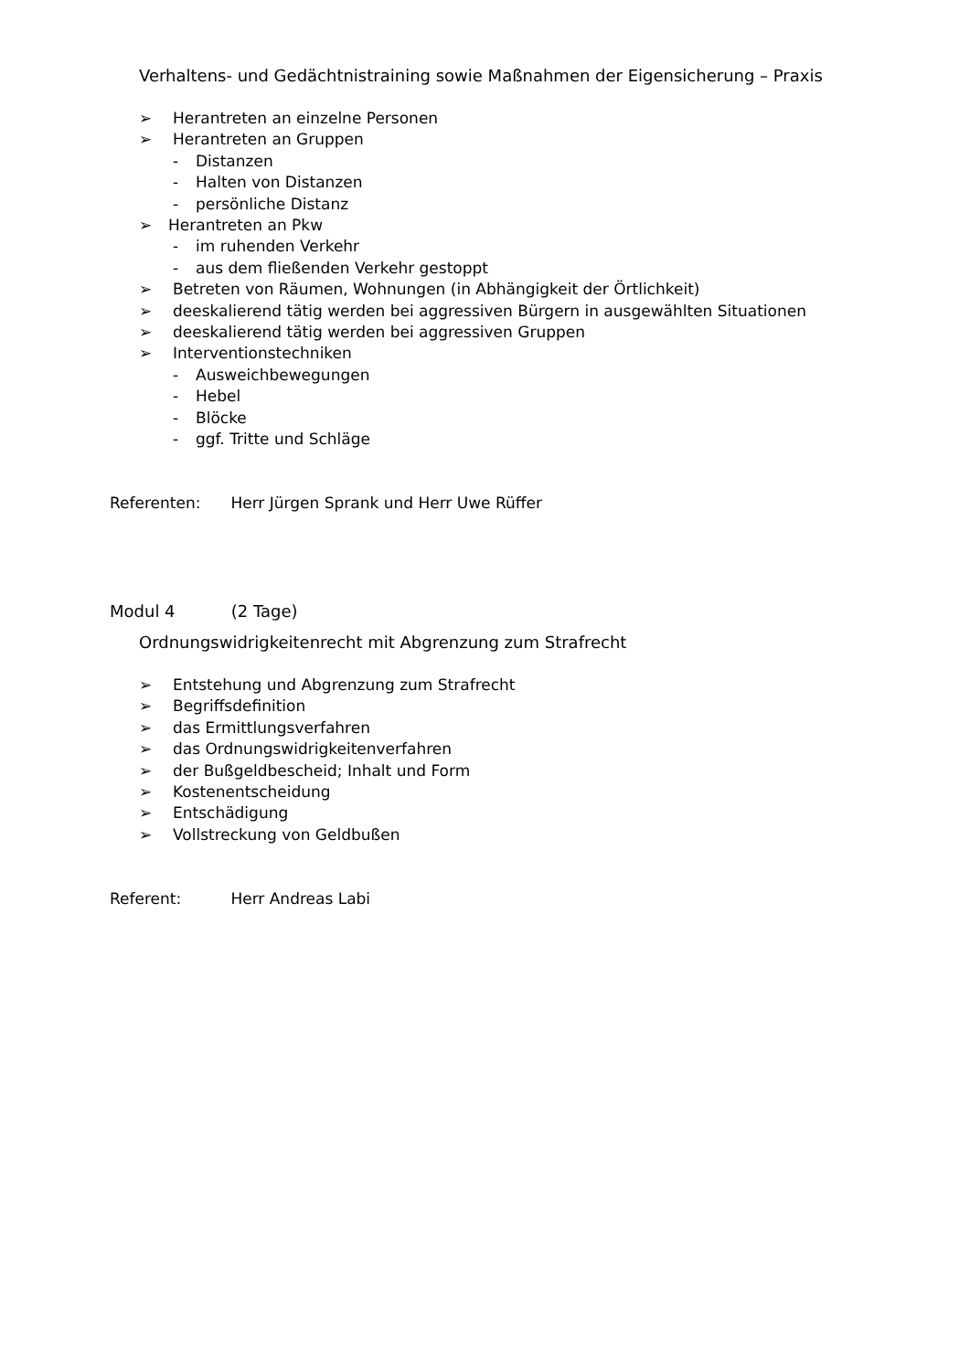Verhaltens- und Gedächtnistraining sowie Maßnahmen der Eigensicherung – Praxis
➢ Herantreten an einzelne Personen
➢ Herantreten an Gruppen
- Distanzen
- Halten von Distanzen
- persönliche Distanz
➢ Herantreten an Pkw
- im ruhenden Verkehr
- aus dem fließenden Verkehr gestoppt
➢ Betreten von Räumen, Wohnungen (in Abhängigkeit der Örtlichkeit)
➢ deeskalierend tätig werden bei aggressiven Bürgern in ausgewählten Situationen
➢ deeskalierend tätig werden bei aggressiven Gruppen
➢ Interventionstechniken
- Ausweichbewegungen
- Hebel
- Blöcke
- ggf. Tritte und Schläge
Referenten: Herr Jürgen Sprank und Herr Uwe Rüffer
Modul 4 (2 Tage)
Ordnungswidrigkeitenrecht mit Abgrenzung zum Strafrecht
➢ Entstehung und Abgrenzung zum Strafrecht
➢ Begriffsdefinition
➢ das Ermittlungsverfahren
➢ das Ordnungswidrigkeitenverfahren
➢ der Bußgeldbescheid; Inhalt und Form
➢ Kostenentscheidung
➢ Entschädigung
➢ Vollstreckung von Geldbußen
Referent: Herr Andreas Labi